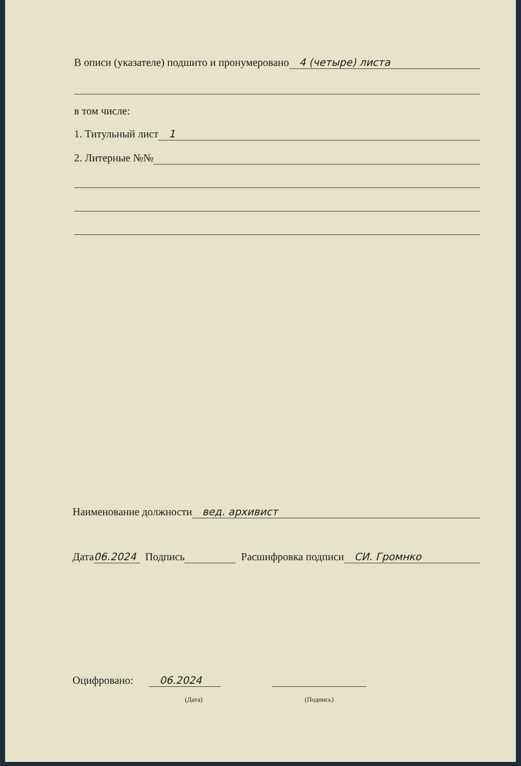В описи (указателе) подшито и пронумеровано 4 (четыре) листа
в том числе:
1. Титульный лист 1
2. Литерные №№
Наименование должности вед. архивист
Дата 06.2024 Подпись Расшифровка подписи СИ. Громнко
Оцифровано: 06.2024
(Дата) (Подпись)